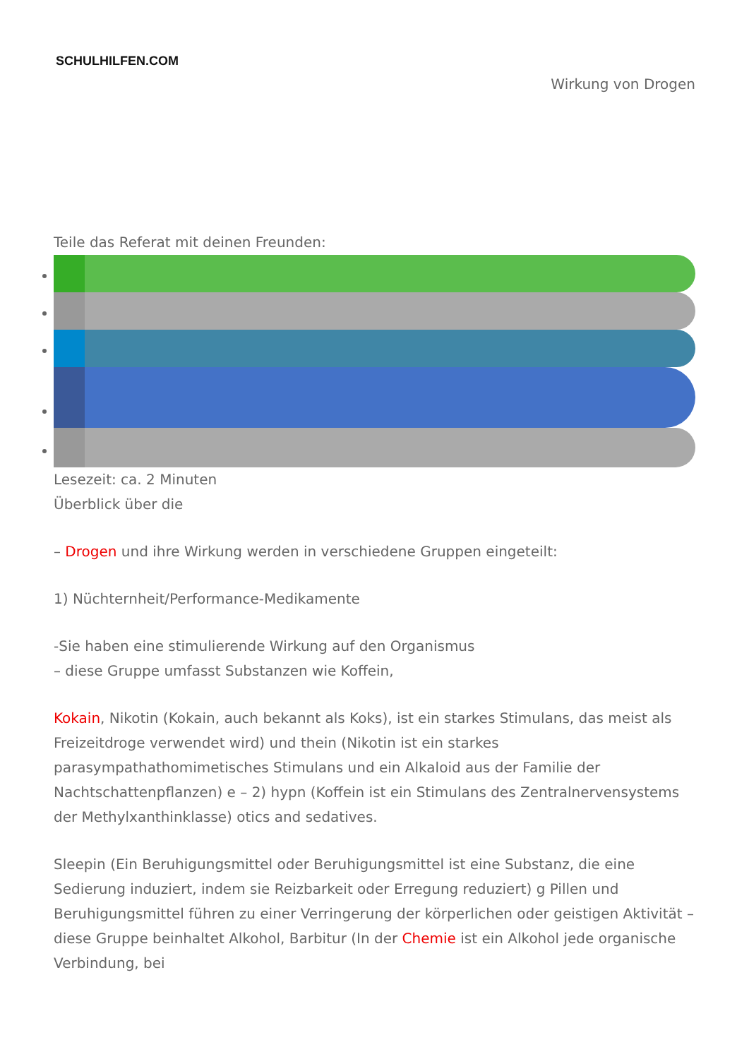SCHULHILFEN.COM
Wirkung von Drogen
Teile das Referat mit deinen Freunden:
Lesezeit: ca. 2 Minuten
Überblick über die
– Drogen und ihre Wirkung werden in verschiedene Gruppen eingeteilt:
1) Nüchternheit/Performance-Medikamente
-Sie haben eine stimulierende Wirkung auf den Organismus
– diese Gruppe umfasst Substanzen wie Koffein,
Kokain, Nikotin (Kokain, auch bekannt als Koks), ist ein starkes Stimulans, das meist als Freizeitdroge verwendet wird) und thein (Nikotin ist ein starkes parasympathathomimetisches Stimulans und ein Alkaloid aus der Familie der Nachtschattenpflanzen) e – 2) hypn (Koffein ist ein Stimulans des Zentralnervensystems der Methylxanthinklasse) otics and sedatives.
Sleepin (Ein Beruhigungsmittel oder Beruhigungsmittel ist eine Substanz, die eine Sedierung induziert, indem sie Reizbarkeit oder Erregung reduziert) g Pillen und Beruhigungsmittel führen zu einer Verringerung der körperlichen oder geistigen Aktivität – diese Gruppe beinhaltet Alkohol, Barbitur (In der Chemie ist ein Alkohol jede organische Verbindung, bei